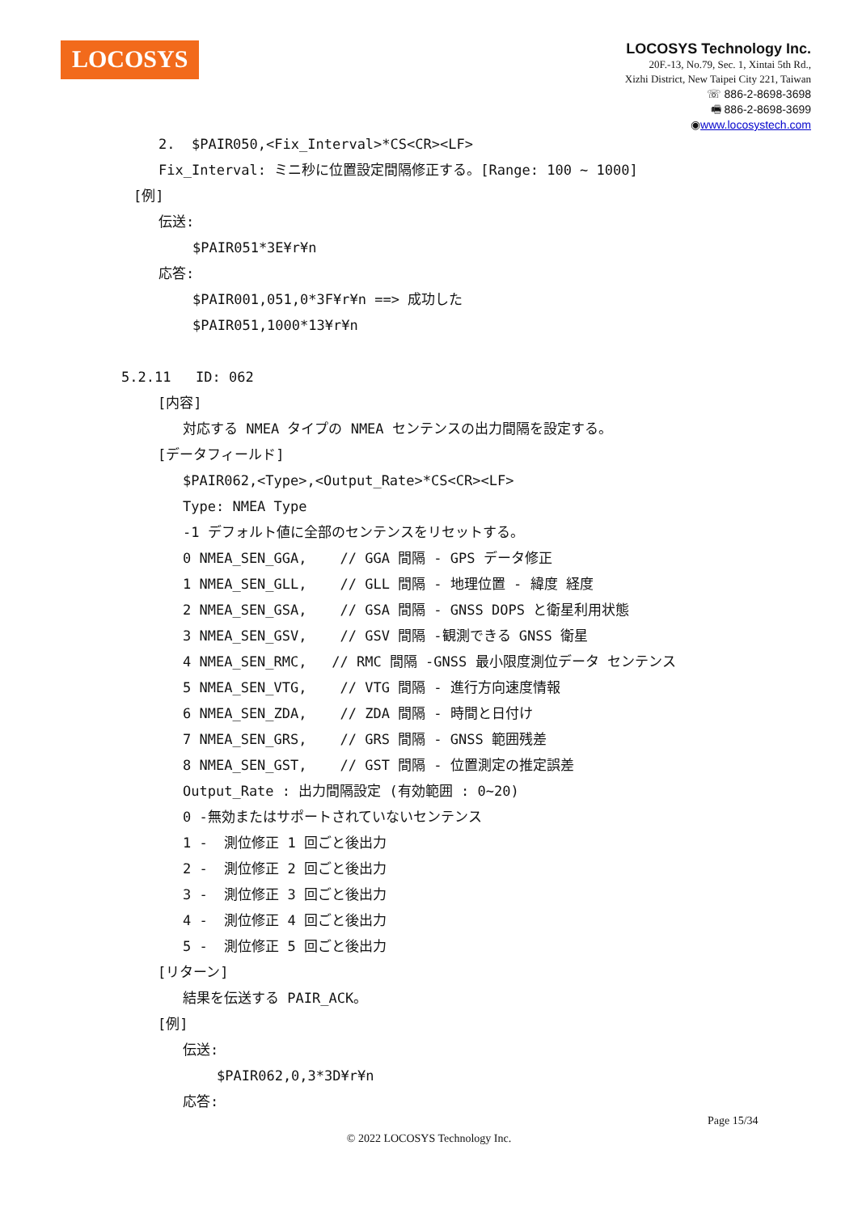LOCOSYS
LOCOSYS Technology Inc.
20F.-13, No.79, Sec. 1, Xintai 5th Rd.,
Xizhi District, New Taipei City 221, Taiwan
☏ 886-2-8698-3698
🖷 886-2-8698-3699
◉www.locosystech.com
2. $PAIR050,<Fix_Interval>*CS<CR><LF>
Fix_Interval: ミニ秒に位置設定間隔修正する。[Range: 100 ~ 1000]
[例]
伝送:
$PAIR051*3E¥r¥n
応答:
$PAIR001,051,0*3F¥r¥n ==> 成功した
$PAIR051,1000*13¥r¥n
5.2.11 ID: 062
[内容]
対応する NMEA タイプの NMEA センテンスの出力間隔を設定する。
[データフィールド]
$PAIR062,<Type>,<Output_Rate>*CS<CR><LF> Type: NMEA Type -1 デフォルト値に全部のセンテンスをリセットする。 0 NMEA_SEN_GGA, // GGA 間隔 - GPS データ修正 1 NMEA_SEN_GLL, // GLL 間隔 - 地理位置 - 緯度 経度 2 NMEA_SEN_GSA, // GSA 間隔 - GNSS DOPS と衛星利用状態 3 NMEA_SEN_GSV, // GSV 間隔 -観測できる GNSS 衛星 4 NMEA_SEN_RMC, // RMC 間隔 -GNSS 最小限度測位データ センテンス 5 NMEA_SEN_VTG, // VTG 間隔 - 進行方向速度情報 6 NMEA_SEN_ZDA, // ZDA 間隔 - 時間と日付け 7 NMEA_SEN_GRS, // GRS 間隔 - GNSS 範囲残差 8 NMEA_SEN_GST, // GST 間隔 - 位置測定の推定誤差 Output_Rate : 出力間隔設定 (有効範囲 : 0~20) 0 -無効またはサポートされていないセンテンス 1 - 測位修正 1 回ごと後出力 2 - 測位修正 2 回ごと後出力 3 - 測位修正 3 回ごと後出力 4 - 測位修正 4 回ごと後出力 5 - 測位修正 5 回ごと後出力
[リターン]
結果を伝送する PAIR_ACK。
[例]
伝送:
$PAIR062,0,3*3D¥r¥n
応答:
Page 15/34
© 2022 LOCOSYS Technology Inc.